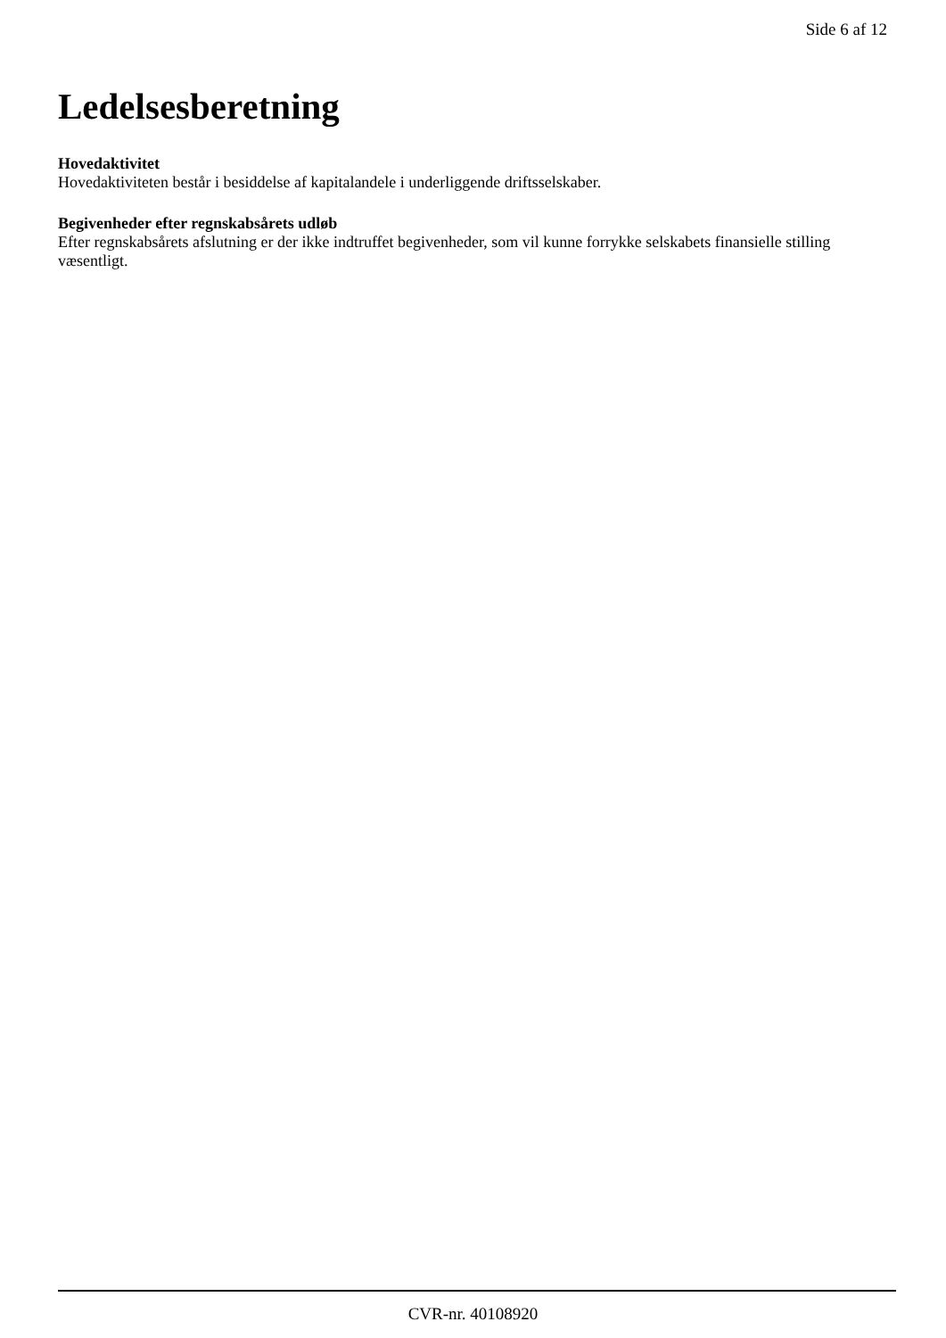Side 6 af 12
Ledelsesberetning
Hovedaktivitet
Hovedaktiviteten består i besiddelse af kapitalandele i underliggende driftsselskaber.
Begivenheder efter regnskabsårets udløb
Efter regnskabsårets afslutning er der ikke indtruffet begivenheder, som vil kunne forrykke selskabets finansielle stilling væsentligt.
CVR-nr. 40108920